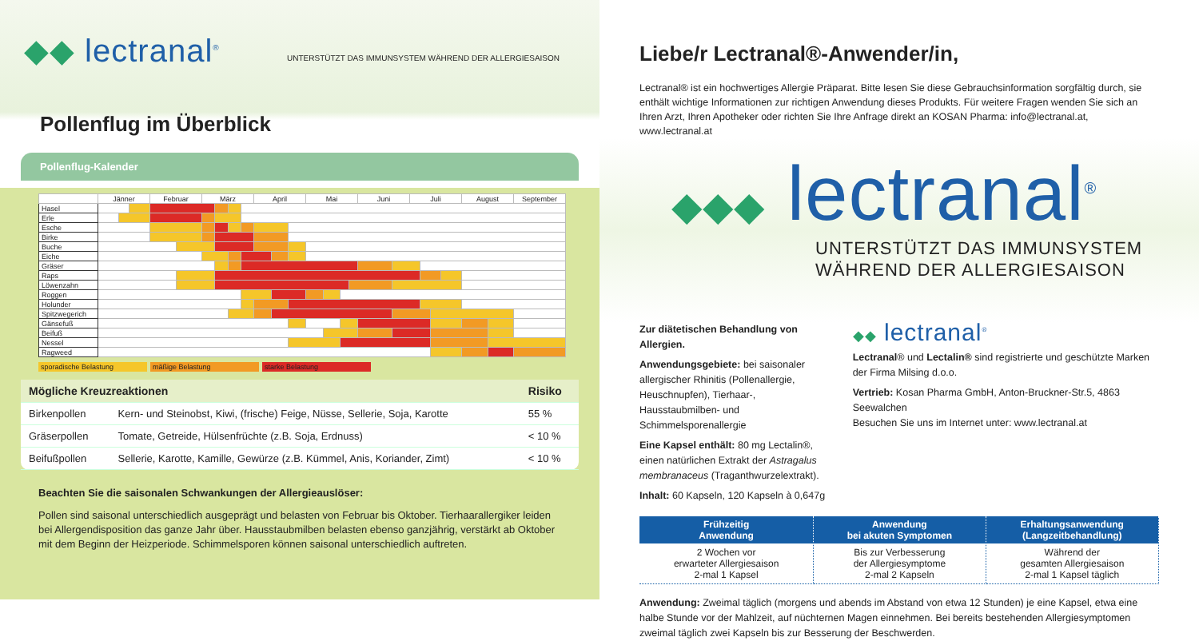◆◆ lectranal<sup>®</sup>
UNTERSTÜTZT DAS IMMUNSYSTEM WÄHREND DER ALLERGIESAISON
Pollenflug im Überblick
Pollenflug-Kalender
| | Jänner | | | Februar | | | | März | | | | April | | | | Mai | | | | Juni | | | Juli | | | | August | | September | |
| --- | --- | --- | --- | --- | --- | --- | --- | --- | --- | --- | --- | --- | --- | --- | --- | --- | --- | --- | --- | --- | --- | --- | --- | --- | --- | --- | --- | --- | --- | --- |
| Hasel | | | | | | | | | | | | | | | | | | | | | | | | | | | | | | |
| Erle | | | | | | | | | | | | | | | | | | | | | | | | | | | | | | |
| Esche | | | | | | | | | | | | | | | | | | | | | | | | | | | | | | |
| Birke | | | | | | | | | | | | | | | | | | | | | | | | | | | | | | |
| Buche | | | | | | | | | | | | | | | | | | | | | | | | | | | | | | |
| Eiche | | | | | | | | | | | | | | | | | | | | | | | | | | | | | | |
| Gräser | | | | | | | | | | | | | | | | | | | | | | | | | | | | | | |
| Raps | | | | | | | | | | | | | | | | | | | | | | | | | | | | | | |
| Löwenzahn | | | | | | | | | | | | | | | | | | | | | | | | | | | | | | |
| Roggen | | | | | | | | | | | | | | | | | | | | | | | | | | | | | | |
| Holunder | | | | | | | | | | | | | | | | | | | | | | | | | | | | | | |
| Spitzwegerich | | | | | | | | | | | | | | | | | | | | | | | | | | | | | | |
| Gänsefuß | | | | | | | | | | | | | | | | | | | | | | | | | | | | | | |
| Beifuß | | | | | | | | | | | | | | | | | | | | | | | | | | | | | | |
| Nessel | | | | | | | | | | | | | | | | | | | | | | | | | | | | | | |
| Ragweed | | | | | | | | | | | | | | | | | | | | | | | | | | | | | | |
sporadische Belastung mäßige Belastung starke Belastung
| Mögliche Kreuzreaktionen | | Risiko |
| --- | --- | --- |
| Birkenpollen | Kern- und Steinobst, Kiwi, (frische) Feige, Nüsse, Sellerie, Soja, Karotte | 55 % |
| Gräserpollen | Tomate, Getreide, Hülsenfrüchte (z.B. Soja, Erdnuss) | < 10 % |
| Beifußpollen | Sellerie, Karotte, Kamille, Gewürze (z.B. Kümmel, Anis, Koriander, Zimt) | < 10 % |
Beachten Sie die saisonalen Schwankungen der Allergieauslöser:
Pollen sind saisonal unterschiedlich ausgeprägt und belasten von Februar bis Oktober. Tierhaarallergiker leiden bei Allergendisposition das ganze Jahr über. Hausstaubmilben belasten ebenso ganzjährig, verstärkt ab Oktober mit dem Beginn der Heizperiode. Schimmelsporen können saisonal unterschiedlich auftreten.
Liebe/r Lectranal®-Anwender/in,
Lectranal® ist ein hochwertiges Allergie Präparat. Bitte lesen Sie diese Gebrauchsinformation sorgfältig durch, sie enthält wichtige Informationen zur richtigen Anwendung dieses Produkts. Für weitere Fragen wenden Sie sich an Ihren Arzt, Ihren Apotheker oder richten Sie Ihre Anfrage direkt an KOSAN Pharma: info@lectranal.at, www.lectranal.at
◆◆◆ lectranal<sup>®</sup>
UNTERSTÜTZT DAS IMMUNSYSTEM
WÄHREND DER ALLERGIESAISON
Zur diätetischen Behandlung von Allergien.
Anwendungsgebiete: bei saisonaler allergischer Rhinitis (Pollenallergie, Heuschnupfen), Tierhaar-, Hausstaubmilben- und Schimmelsporenallergie
Eine Kapsel enthält: 80 mg Lectalin®, einen natürlichen Extrakt der Astragalus membranaceus (Traganthwurzelextrakt).
Inhalt: 60 Kapseln, 120 Kapseln à 0,647g
◆◆ lectranal<sup>®</sup>
Lectranal® und Lectalin® sind registrierte und geschützte Marken der Firma Milsing d.o.o.
Vertrieb: Kosan Pharma GmbH, Anton-Bruckner-Str.5, 4863 Seewalchen
Besuchen Sie uns im Internet unter: www.lectranal.at
| Frühzeitig Anwendung | Anwendung bei akuten Symptomen | Erhaltungsanwendung (Langzeitbehandlung) |
| --- | --- | --- |
| 2 Wochen vor erwarteter Allergiesaison 2-mal 1 Kapsel | Bis zur Verbesserung der Allergiesymptome 2-mal 2 Kapseln | Während der gesamten Allergiesaison 2-mal 1 Kapsel täglich |
Anwendung: Zweimal täglich (morgens und abends im Abstand von etwa 12 Stunden) je eine Kapsel, etwa eine halbe Stunde vor der Mahlzeit, auf nüchternen Magen einnehmen. Bei bereits bestehenden Allergiesymptomen zweimal täglich zwei Kapseln bis zur Besserung der Beschwerden.